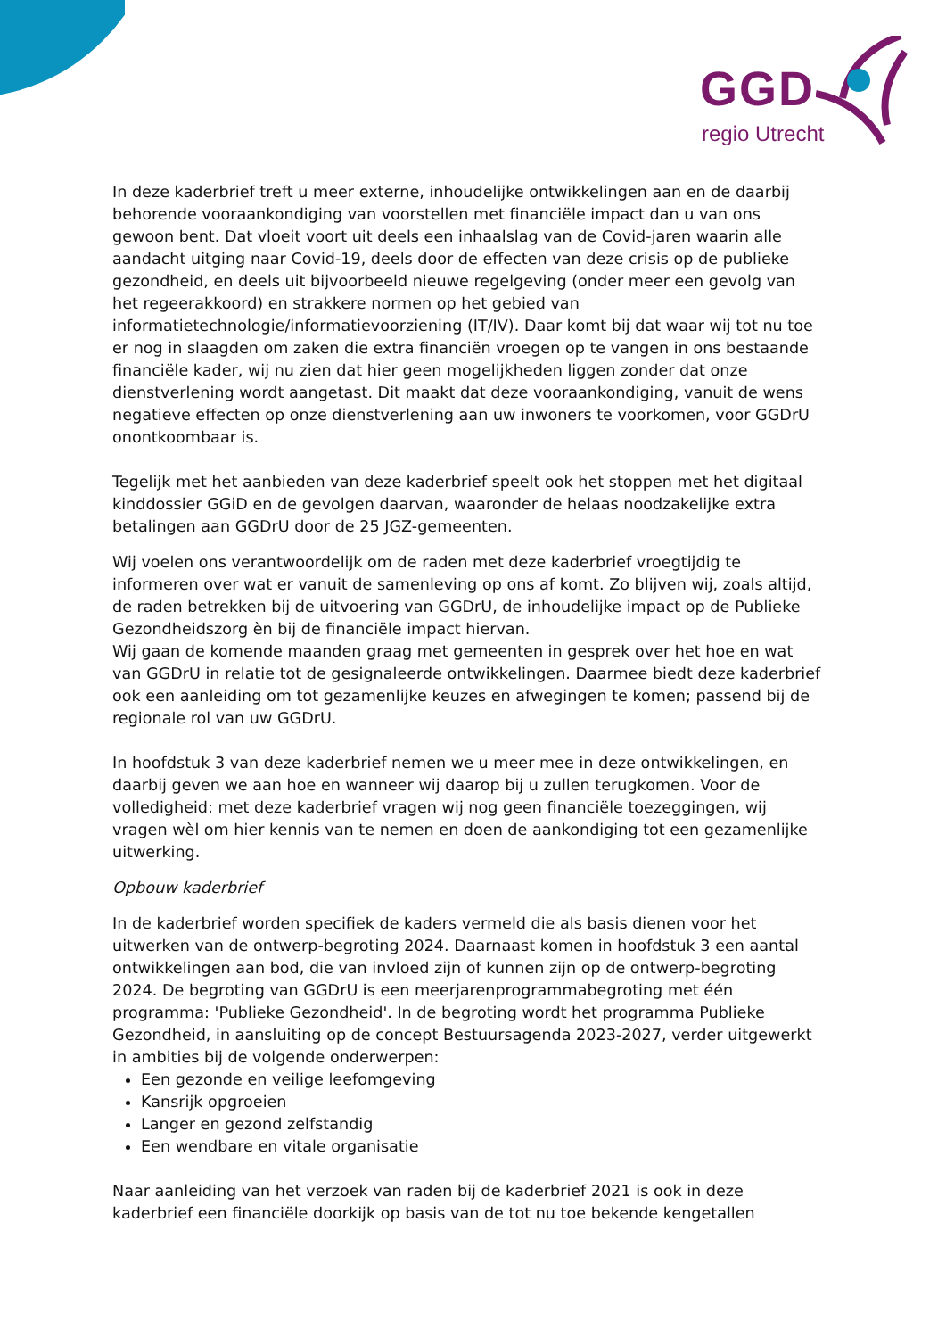GGD
regio Utrecht
In deze kaderbrief treft u meer externe, inhoudelijke ontwikkelingen aan en de daarbij behorende vooraankondiging van voorstellen met financiële impact dan u van ons gewoon bent. Dat vloeit voort uit deels een inhaalslag van de Covid-jaren waarin alle aandacht uitging naar Covid-19, deels door de effecten van deze crisis op de publieke gezondheid, en deels uit bijvoorbeeld nieuwe regelgeving (onder meer een gevolg van het regeerakkoord) en strakkere normen op het gebied van informatietechnologie/informatievoorziening (IT/IV). Daar komt bij dat waar wij tot nu toe er nog in slaagden om zaken die extra financiën vroegen op te vangen in ons bestaande financiële kader, wij nu zien dat hier geen mogelijkheden liggen zonder dat onze dienstverlening wordt aangetast. Dit maakt dat deze vooraankondiging, vanuit de wens negatieve effecten op onze dienstverlening aan uw inwoners te voorkomen, voor GGDrU onontkoombaar is.
Tegelijk met het aanbieden van deze kaderbrief speelt ook het stoppen met het digitaal kinddossier GGiD en de gevolgen daarvan, waaronder de helaas noodzakelijke extra betalingen aan GGDrU door de 25 JGZ-gemeenten.
Wij voelen ons verantwoordelijk om de raden met deze kaderbrief vroegtijdig te informeren over wat er vanuit de samenleving op ons af komt. Zo blijven wij, zoals altijd, de raden betrekken bij de uitvoering van GGDrU, de inhoudelijke impact op de Publieke Gezondheidszorg èn bij de financiële impact hiervan.
Wij gaan de komende maanden graag met gemeenten in gesprek over het hoe en wat van GGDrU in relatie tot de gesignaleerde ontwikkelingen. Daarmee biedt deze kaderbrief ook een aanleiding om tot gezamenlijke keuzes en afwegingen te komen; passend bij de regionale rol van uw GGDrU.
In hoofdstuk 3 van deze kaderbrief nemen we u meer mee in deze ontwikkelingen, en daarbij geven we aan hoe en wanneer wij daarop bij u zullen terugkomen. Voor de volledigheid: met deze kaderbrief vragen wij nog geen financiële toezeggingen, wij vragen wèl om hier kennis van te nemen en doen de aankondiging tot een gezamenlijke uitwerking.
Opbouw kaderbrief
In de kaderbrief worden specifiek de kaders vermeld die als basis dienen voor het uitwerken van de ontwerp-begroting 2024. Daarnaast komen in hoofdstuk 3 een aantal ontwikkelingen aan bod, die van invloed zijn of kunnen zijn op de ontwerp-begroting 2024. De begroting van GGDrU is een meerjarenprogrammabegroting met één programma: 'Publieke Gezondheid'. In de begroting wordt het programma Publieke Gezondheid, in aansluiting op de concept Bestuursagenda 2023-2027, verder uitgewerkt in ambities bij de volgende onderwerpen:
Een gezonde en veilige leefomgeving
Kansrijk opgroeien
Langer en gezond zelfstandig
Een wendbare en vitale organisatie
Naar aanleiding van het verzoek van raden bij de kaderbrief 2021 is ook in deze kaderbrief een financiële doorkijk op basis van de tot nu toe bekende kengetallen